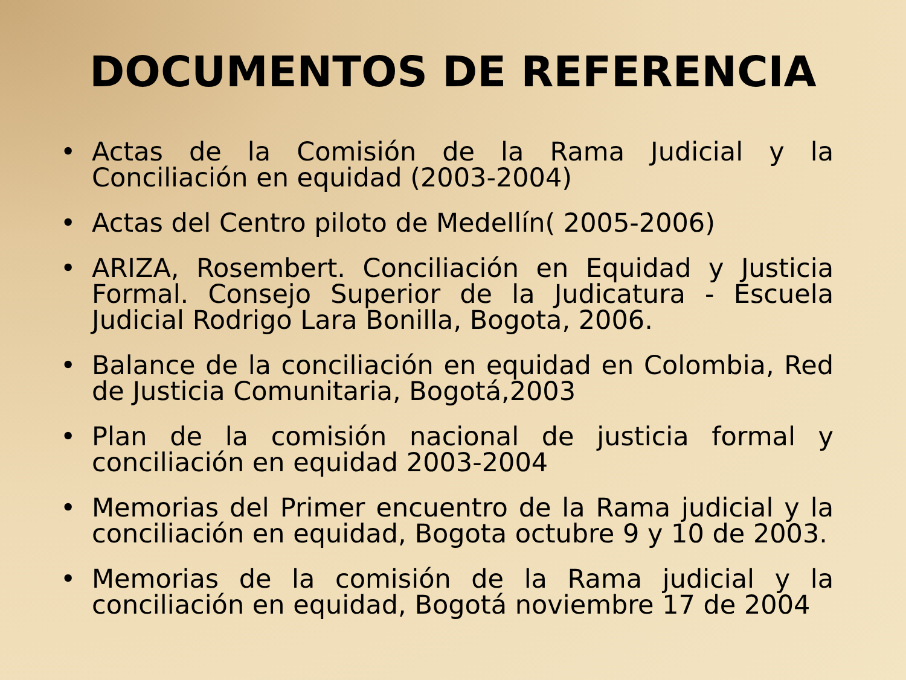DOCUMENTOS DE REFERENCIA
• Actas de la Comisión de la Rama Judicial y la Conciliación en equidad (2003-2004)
• Actas del Centro piloto de Medellín( 2005-2006)
• ARIZA, Rosembert. Conciliación en Equidad y Justicia Formal. Consejo Superior de la Judicatura - Escuela Judicial Rodrigo Lara Bonilla, Bogota, 2006.
• Balance de la conciliación en equidad en Colombia, Red de Justicia Comunitaria, Bogotá,2003
• Plan de la comisión nacional de justicia formal y conciliación en equidad 2003-2004
• Memorias del Primer encuentro de la Rama judicial y la conciliación en equidad, Bogota octubre 9 y 10 de 2003.
• Memorias de la comisión de la Rama judicial y la conciliación en equidad, Bogotá noviembre 17 de 2004